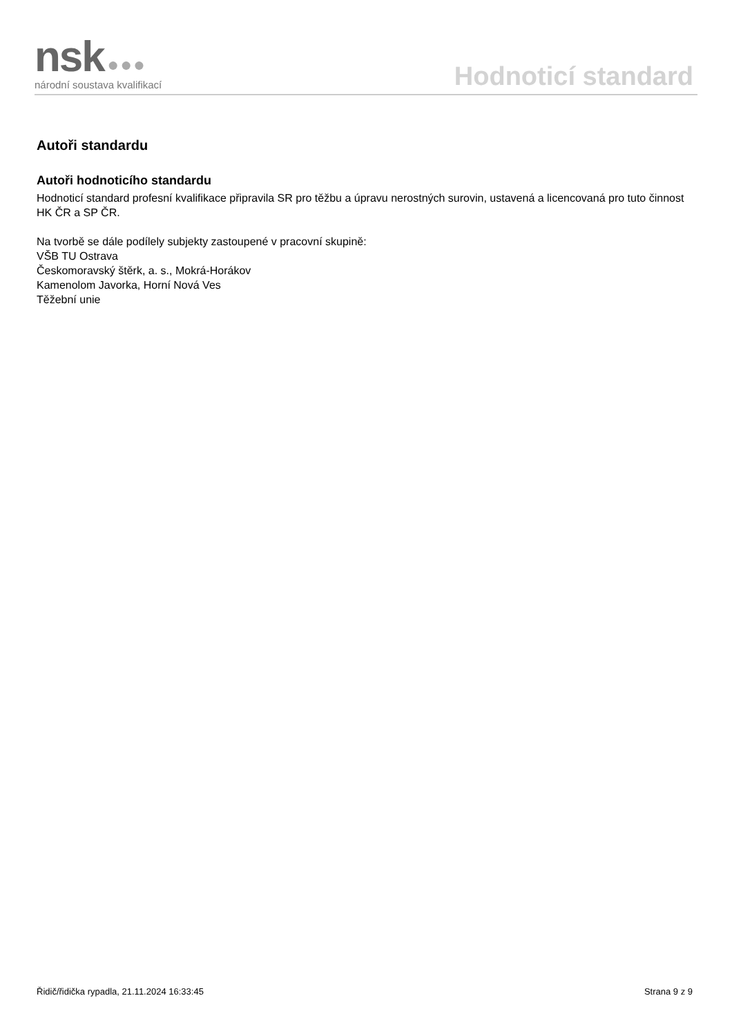nsk ●●●
národní soustava kvalifikací
Hodnoticí standard
Autoři standardu
Autoři hodnoticího standardu
Hodnoticí standard profesní kvalifikace připravila SR pro těžbu a úpravu nerostných surovin, ustavená a licencovaná pro tuto činnost HK ČR a SP ČR.
Na tvorbě se dále podílely subjekty zastoupené v pracovní skupině:
VŠB TU Ostrava
Českomoravský štěrk, a. s., Mokrá-Horákov
Kamenolom Javorka, Horní Nová Ves
Těžební unie
Řidič/řidička rypadla, 21.11.2024 16:33:45 Strana 9 z 9